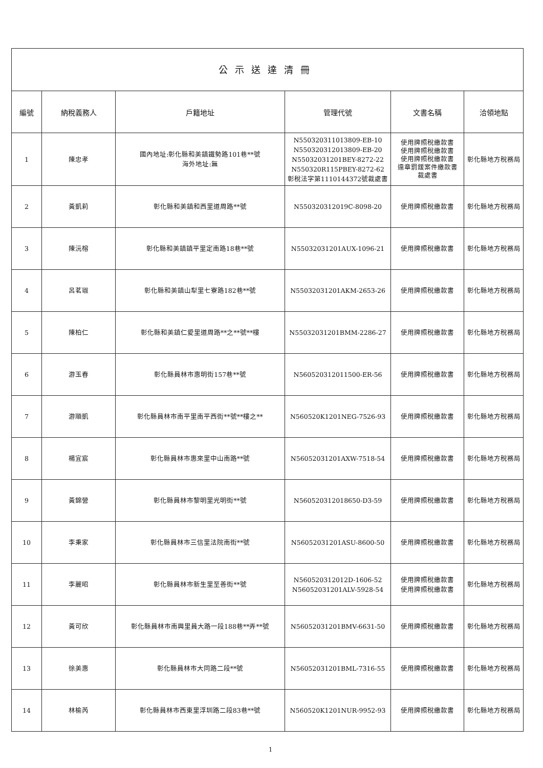| 公示送達清冊 | | | | | |
| 編號 | 納稅義務人 | 戶籍地址 | 管理代號 | 文書名稱 | 洽領地點 |
| 1 | 陳忠孝 | 國內地址:彰化縣和美鎮鐵勢路101巷**號 海外地址:無 | N550320311013809-EB-10 N550320312013809-EB-20 N55032031201BEY-8272-22 N550320R115PBEY-8272-62 彰稅法字第1110144372號裁處書 | 使用牌照稅繳款書 使用牌照稅繳款書 使用牌照稅繳款書 違章罰鍰案件繳款書 裁處書 | 彰化縣地方稅務局 |
| 2 | 黃凱莉 | 彰化縣和美鎮和西里道周路**號 | N550320312019C-8098-20 | 使用牌照稅繳款書 | 彰化縣地方稅務局 |
| 3 | 陳沅榕 | 彰化縣和美鎮鎮平里定南路18巷**號 | N55032031201AUX-1096-21 | 使用牌照稅繳款書 | 彰化縣地方稅務局 |
| 4 | 呂茗琡 | 彰化縣和美鎮山犁里七寮路182巷**號 | N55032031201AKM-2653-26 | 使用牌照稅繳款書 | 彰化縣地方稅務局 |
| 5 | 陳柏仁 | 彰化縣和美鎮仁愛里道周路**之**號**樓 | N55032031201BMM-2286-27 | 使用牌照稅繳款書 | 彰化縣地方稅務局 |
| 6 | 游玉春 | 彰化縣員林市惠明街157巷**號 | N560520312011500-ER-56 | 使用牌照稅繳款書 | 彰化縣地方稅務局 |
| 7 | 游順凱 | 彰化縣員林市南平里南平西街**號**樓之** | N560520K1201NEG-7526-93 | 使用牌照稅繳款書 | 彰化縣地方稅務局 |
| 8 | 楊宜宸 | 彰化縣員林市惠來里中山南路**號 | N56052031201AXW-7518-54 | 使用牌照稅繳款書 | 彰化縣地方稅務局 |
| 9 | 黃錦營 | 彰化縣員林市黎明里光明街**號 | N560520312018650-D3-59 | 使用牌照稅繳款書 | 彰化縣地方稅務局 |
| 10 | 李秉家 | 彰化縣員林市三信里法院南街**號 | N56052031201ASU-8600-50 | 使用牌照稅繳款書 | 彰化縣地方稅務局 |
| 11 | 李麗昭 | 彰化縣員林市新生里至善街**號 | N560520312012D-1606-52 N56052031201ALV-5928-54 | 使用牌照稅繳款書 使用牌照稅繳款書 | 彰化縣地方稅務局 |
| 12 | 黃可欣 | 彰化縣員林市南興里員大路一段188巷**弄**號 | N56052031201BMV-6631-50 | 使用牌照稅繳款書 | 彰化縣地方稅務局 |
| 13 | 徐美惠 | 彰化縣員林市大同路二段**號 | N56052031201BML-7316-55 | 使用牌照稅繳款書 | 彰化縣地方稅務局 |
| 14 | 林榆芮 | 彰化縣員林市西東里浮圳路二段83巷**號 | N560520K1201NUR-9952-93 | 使用牌照稅繳款書 | 彰化縣地方稅務局 |
1